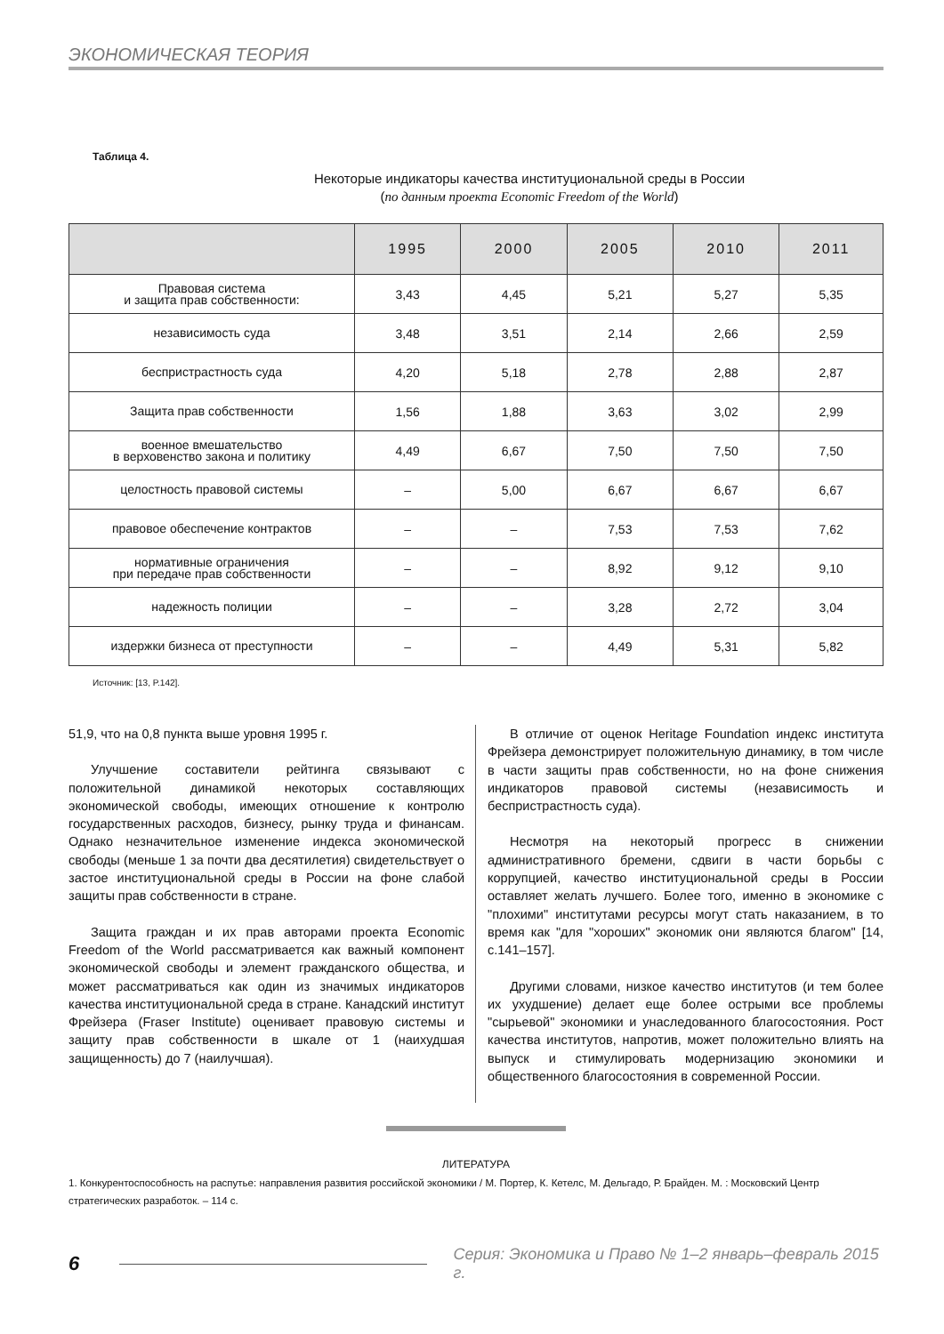ЭКОНОМИЧЕСКАЯ ТЕОРИЯ
Таблица 4.
Некоторые индикаторы качества институциональной среды в России
(по данным проекта Economic Freedom of the World)
| | 1995 | 2000 | 2005 | 2010 | 2011 |
| --- | --- | --- | --- | --- | --- |
| Правовая система и защита прав собственности: | 3,43 | 4,45 | 5,21 | 5,27 | 5,35 |
| независимость суда | 3,48 | 3,51 | 2,14 | 2,66 | 2,59 |
| беспристрастность суда | 4,20 | 5,18 | 2,78 | 2,88 | 2,87 |
| Защита прав собственности | 1,56 | 1,88 | 3,63 | 3,02 | 2,99 |
| военное вмешательство в верховенство закона и политику | 4,49 | 6,67 | 7,50 | 7,50 | 7,50 |
| целостность правовой системы | – | 5,00 | 6,67 | 6,67 | 6,67 |
| правовое обеспечение контрактов | – | – | 7,53 | 7,53 | 7,62 |
| нормативные ограничения при передаче прав собственности | – | – | 8,92 | 9,12 | 9,10 |
| надежность полиции | – | – | 3,28 | 2,72 | 3,04 |
| издержки бизнеса от преступности | – | – | 4,49 | 5,31 | 5,82 |
Источник: [13, P.142].
51,9, что на 0,8 пункта выше уровня 1995 г.
Улучшение составители рейтинга связывают с положительной динамикой некоторых составляющих экономической свободы, имеющих отношение к контролю государственных расходов, бизнесу, рынку труда и финансам. Однако незначительное изменение индекса экономической свободы (меньше 1 за почти два десятилетия) свидетельствует о застое институциональной среды в России на фоне слабой защиты прав собственности в стране.
Защита граждан и их прав авторами проекта Economic Freedom of the World рассматривается как важный компонент экономической свободы и элемент гражданского общества, и может рассматриваться как один из значимых индикаторов качества институциональной среда в стране. Канадский институт Фрейзера (Fraser Institute) оценивает правовую системы и защиту прав собственности в шкале от 1 (наихудшая защищенность) до 7 (наилучшая).
В отличие от оценок Heritage Foundation индекс института Фрейзера демонстрирует положительную динамику, в том числе в части защиты прав собственности, но на фоне снижения индикаторов правовой системы (независимость и беспристрастность суда).
Несмотря на некоторый прогресс в снижении административного бремени, сдвиги в части борьбы с коррупцией, качество институциональной среды в России оставляет желать лучшего. Более того, именно в экономике с "плохими" институтами ресурсы могут стать наказанием, в то время как "для "хороших" экономик они являются благом" [14, с.141–157].
Другими словами, низкое качество институтов (и тем более их ухудшение) делает еще более острыми все проблемы "сырьевой" экономики и унаследованного благосостояния. Рост качества институтов, напротив, может положительно влиять на выпуск и стимулировать модернизацию экономики и общественного благосостояния в современной России.
ЛИТЕРАТУРА
1. Конкурентоспособность на распутье: направления развития российской экономики / М. Портер, К. Кетелс, М. Дельгадо, Р. Брайден. М. : Московский Центр стратегических разработок. – 114 с.
6 Серия: Экономика и Право № 1–2 январь–февраль 2015 г.